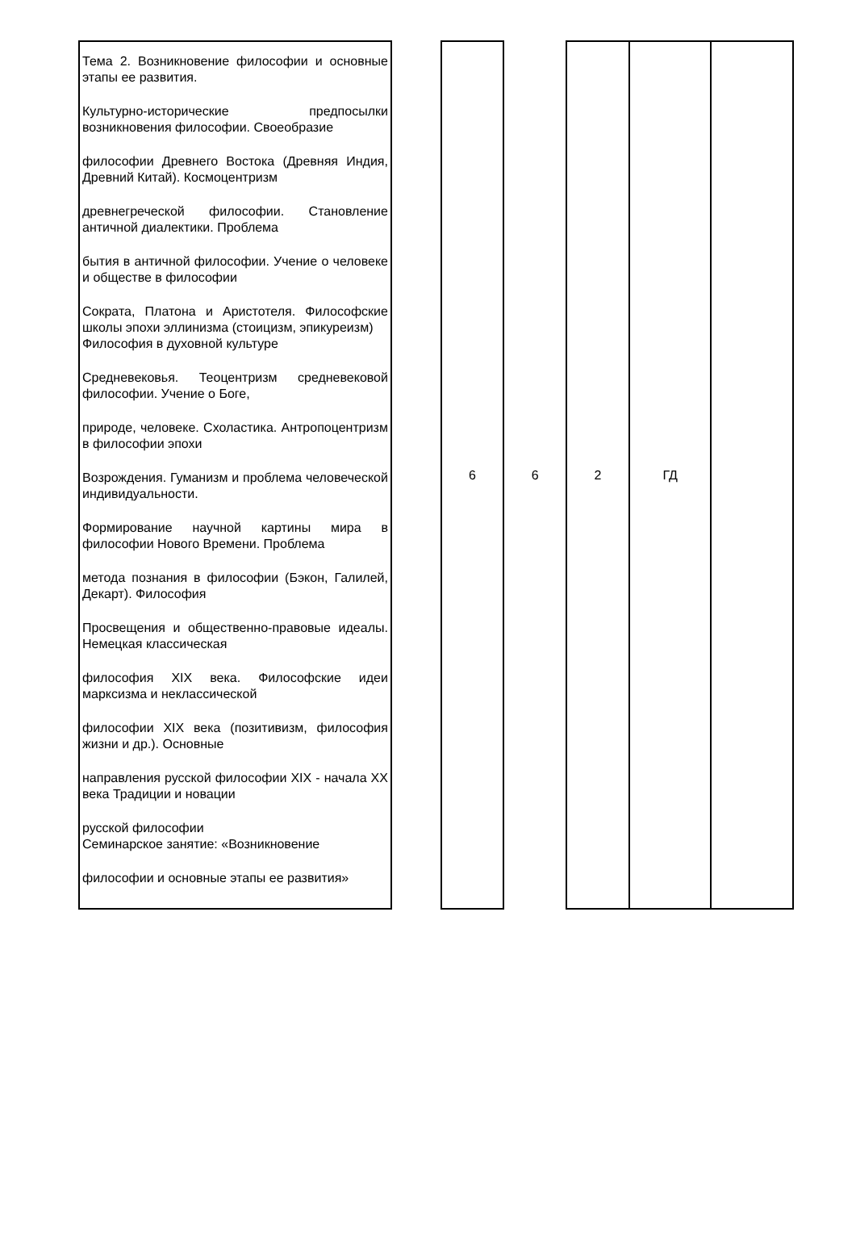| Тема 2. Возникновение философии и основные этапы ее развития. Культурно-исторические предпосылки возникновения философии. Своеобразие философии Древнего Востока (Древняя Индия, Древний Китай). Космоцентризм древнегреческой философии. Становление античной диалектики. Проблема бытия в античной философии. Учение о человеке и обществе в философии Сократа, Платона и Аристотеля. Философские школы эпохи эллинизма (стоицизм, эпикуреизм) Философия в духовной культуре Средневековья. Теоцентризм средневековой философии. Учение о Боге, природе, человеке. Схоластика. Антропоцентризм в философии эпохи Возрождения. Гуманизм и проблема человеческой индивидуальности. Формирование научной картины мира в философии Нового Времени. Проблема метода познания в философии (Бэкон, Галилей, Декарт). Философия Просвещения и общественно-правовые идеалы. Немецкая классическая философия XIX века. Философские идеи марксизма и неклассической философии XIX века (позитивизм, философия жизни и др.). Основные направления русской философии XIX - начала XX века Традиции и новации русской философии Семинарское занятие: «Возникновение философии и основные этапы ее развития» | | 6 | 6 | 2 | ГД | |